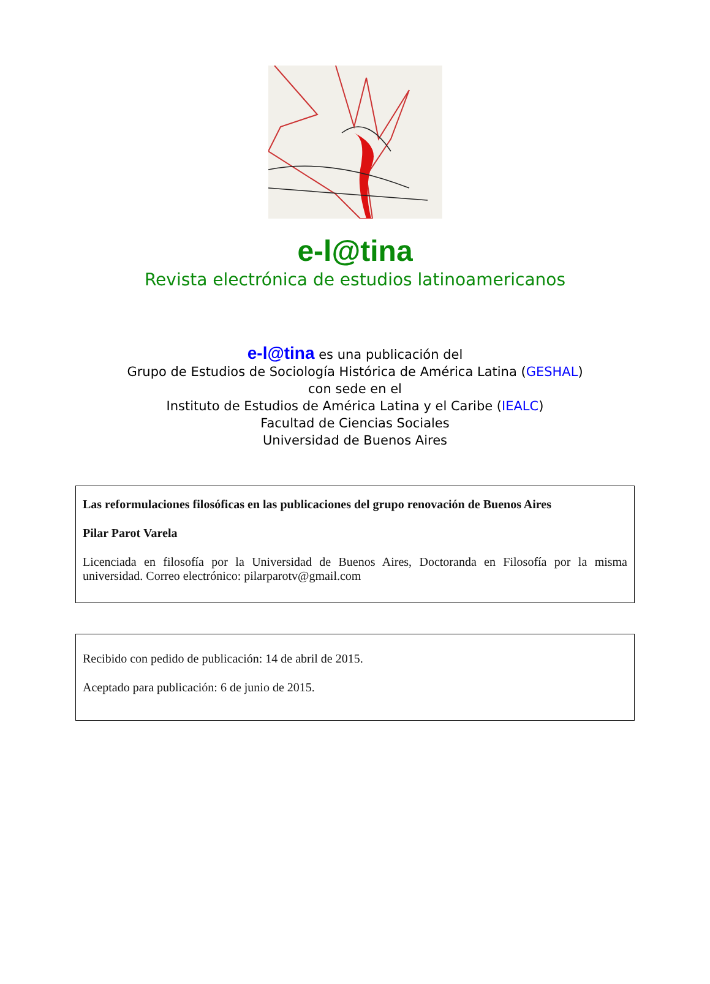e-l@tina
Revista electrónica de estudios latinoamericanos
e-l@tina es una publicación del
Grupo de Estudios de Sociología Histórica de América Latina (GESHAL)
con sede en el
Instituto de Estudios de América Latina y el Caribe (IEALC)
Facultad de Ciencias Sociales
Universidad de Buenos Aires
Las reformulaciones filosóficas en las publicaciones del grupo renovación de Buenos Aires
Pilar Parot Varela
Licenciada en filosofía por la Universidad de Buenos Aires, Doctoranda en Filosofía por la misma universidad. Correo electrónico: pilarparotv@gmail.com
Recibido con pedido de publicación: 14 de abril de 2015.
Aceptado para publicación: 6 de junio de 2015.